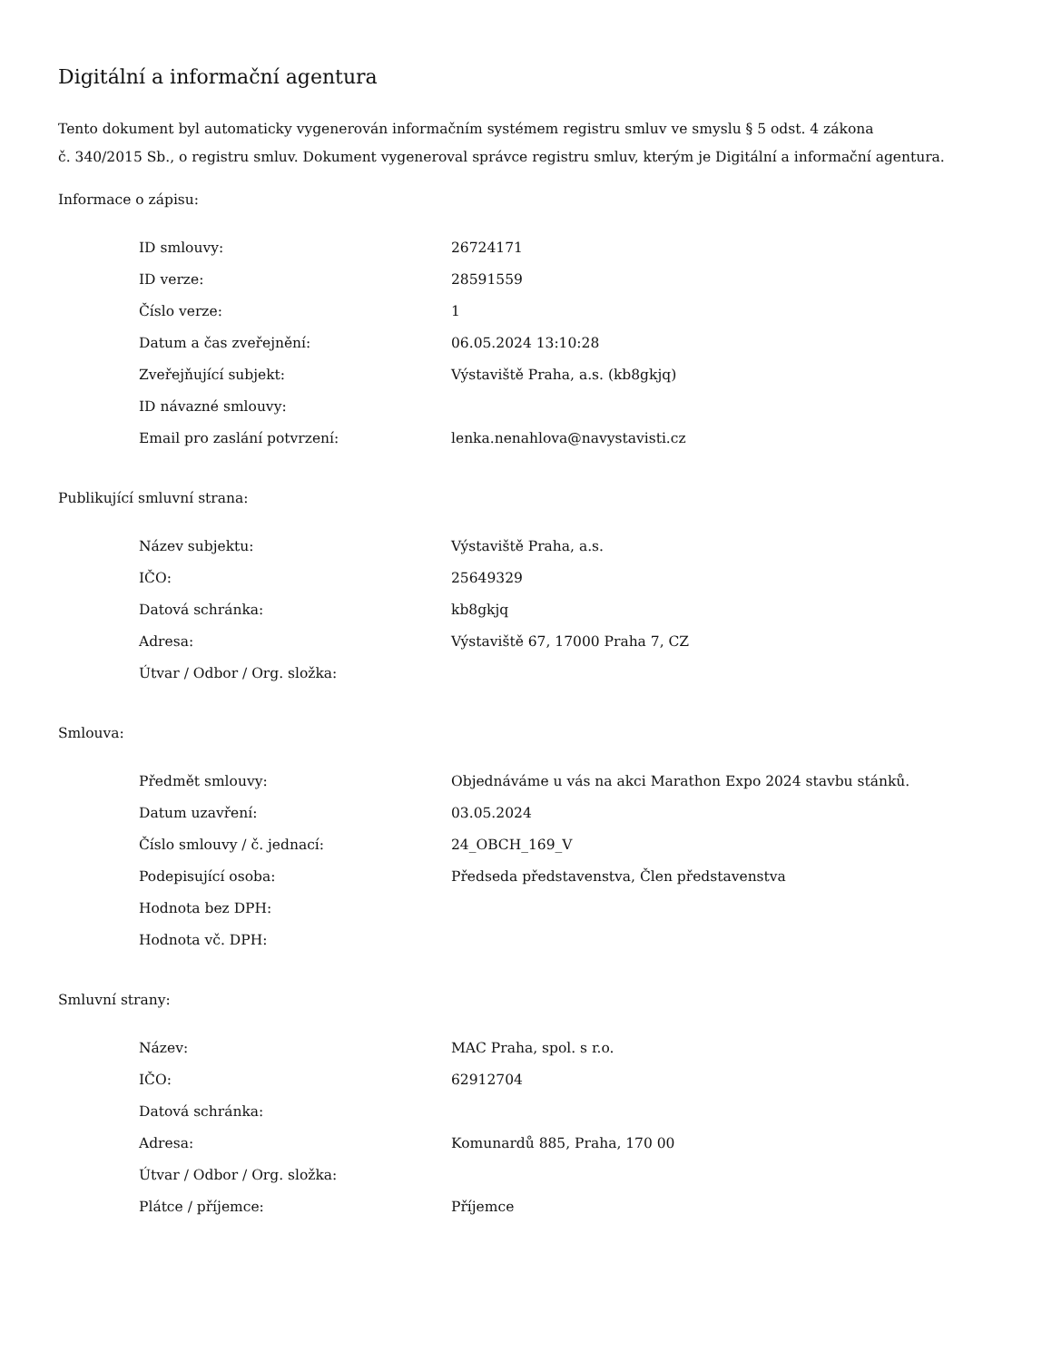Digitální a informační agentura
Tento dokument byl automaticky vygenerován informačním systémem registru smluv ve smyslu § 5 odst. 4 zákona
č. 340/2015 Sb., o registru smluv. Dokument vygeneroval správce registru smluv, kterým je Digitální a informační agentura.
Informace o zápisu:
| ID smlouvy: | 26724171 |
| ID verze: | 28591559 |
| Číslo verze: | 1 |
| Datum a čas zveřejnění: | 06.05.2024 13:10:28 |
| Zveřejňující subjekt: | Výstaviště Praha, a.s. (kb8gkjq) |
| ID návazné smlouvy: | |
| Email pro zaslání potvrzení: | lenka.nenahlova@navystavisti.cz |
Publikující smluvní strana:
| Název subjektu: | Výstaviště Praha, a.s. |
| IČO: | 25649329 |
| Datová schránka: | kb8gkjq |
| Adresa: | Výstaviště 67, 17000 Praha 7, CZ |
| Útvar / Odbor / Org. složka: | |
Smlouva:
| Předmět smlouvy: | Objednáváme u vás na akci Marathon Expo 2024 stavbu stánků. |
| Datum uzavření: | 03.05.2024 |
| Číslo smlouvy / č. jednací: | 24_OBCH_169_V |
| Podepisující osoba: | Předseda představenstva, Člen představenstva |
| Hodnota bez DPH: | |
| Hodnota vč. DPH: | |
Smluvní strany:
| Název: | MAC Praha, spol. s r.o. |
| IČO: | 62912704 |
| Datová schránka: | |
| Adresa: | Komunardů 885, Praha, 170 00 |
| Útvar / Odbor / Org. složka: | |
| Plátce / příjemce: | Příjemce |